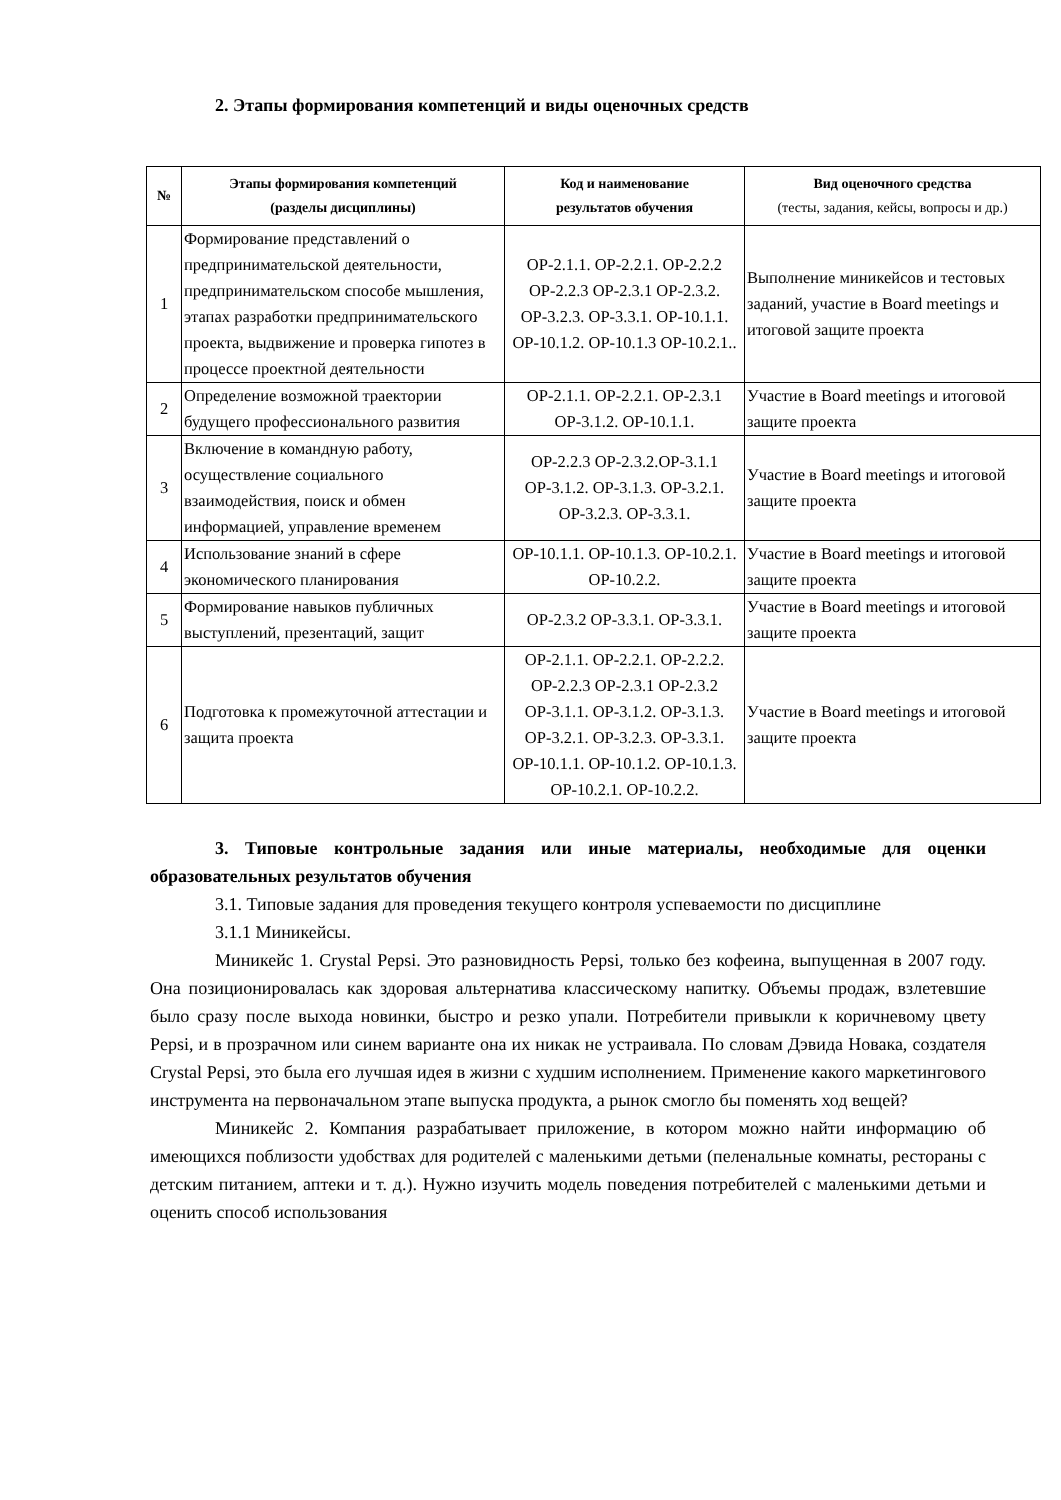2. Этапы формирования компетенций и виды оценочных средств
| № | Этапы формирования компетенций (разделы дисциплины) | Код и наименование результатов обучения | Вид оценочного средства (тесты, задания, кейсы, вопросы и др.) |
| --- | --- | --- | --- |
| 1 | Формирование представлений о предпринимательской деятельности, предпринимательском способе мышления, этапах разработки предпринимательского проекта, выдвижение и проверка гипотез в процессе проектной деятельности | ОР-2.1.1. ОР-2.2.1. ОР-2.2.2 ОР-2.2.3 ОР-2.3.1 ОР-2.3.2. ОР-3.2.3. ОР-3.3.1. ОР-10.1.1. ОР-10.1.2. ОР-10.1.3 ОР-10.2.1.. | Выполнение миникейсов и тестовых заданий, участие в Board meetings и итоговой защите проекта |
| 2 | Определение возможной траектории будущего профессионального развития | ОР-2.1.1. ОР-2.2.1. ОР-2.3.1 ОР-3.1.2. ОР-10.1.1. | Участие в Board meetings и итоговой защите проекта |
| 3 | Включение в командную работу, осуществление социального взаимодействия, поиск и обмен информацией, управление временем | ОР-2.2.3 ОР-2.3.2.ОР-3.1.1 ОР-3.1.2. ОР-3.1.3. ОР-3.2.1. ОР-3.2.3. ОР-3.3.1. | Участие в Board meetings и итоговой защите проекта |
| 4 | Использование знаний в сфере экономического планирования | ОР-10.1.1. ОР-10.1.3. ОР-10.2.1. ОР-10.2.2. | Участие в Board meetings и итоговой защите проекта |
| 5 | Формирование навыков публичных выступлений, презентаций, защит | ОР-2.3.2 ОР-3.3.1. ОР-3.3.1. | Участие в Board meetings и итоговой защите проекта |
| 6 | Подготовка к промежуточной аттестации и защита проекта | ОР-2.1.1. ОР-2.2.1. ОР-2.2.2. ОР-2.2.3 ОР-2.3.1 ОР-2.3.2 ОР-3.1.1. ОР-3.1.2. ОР-3.1.3. ОР-3.2.1. ОР-3.2.3. ОР-3.3.1. ОР-10.1.1. ОР-10.1.2. ОР-10.1.3. ОР-10.2.1. ОР-10.2.2. | Участие в Board meetings и итоговой защите проекта |
3. Типовые контрольные задания или иные материалы, необходимые для оценки образовательных результатов обучения
3.1. Типовые задания для проведения текущего контроля успеваемости по дисциплине
3.1.1 Миникейсы.
Миникейс 1. Crystal Pepsi. Это разновидность Pepsi, только без кофеина, выпущенная в 2007 году. Она позиционировалась как здоровая альтернатива классическому напитку. Объемы продаж, взлетевшие было сразу после выхода новинки, быстро и резко упали. Потребители привыкли к коричневому цвету Pepsi, и в прозрачном или синем варианте она их никак не устраивала. По словам Дэвида Новака, создателя Crystal Pepsi, это была его лучшая идея в жизни с худшим исполнением. Применение какого маркетингового инструмента на первоначальном этапе выпуска продукта, а рынок смогло бы поменять ход вещей?
Миникейс 2. Компания разрабатывает приложение, в котором можно найти информацию об имеющихся поблизости удобствах для родителей с маленькими детьми (пеленальные комнаты, рестораны с детским питанием, аптеки и т. д.). Нужно изучить модель поведения потребителей с маленькими детьми и оценить способ использования